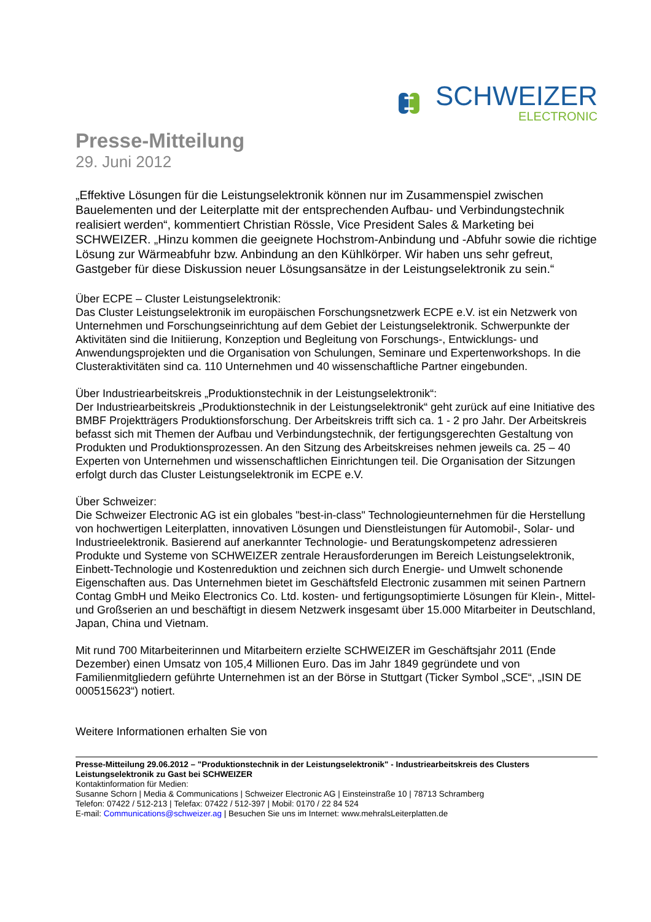SCHWEIZER
ELECTRONIC
Presse-Mitteilung
29. Juni 2012
„Effektive Lösungen für die Leistungselektronik können nur im Zusammenspiel zwischen Bauelementen und der Leiterplatte mit der entsprechenden Aufbau- und Verbindungstechnik realisiert werden“, kommentiert Christian Rössle, Vice President Sales & Marketing bei SCHWEIZER. „Hinzu kommen die geeignete Hochstrom-Anbindung und -Abfuhr sowie die richtige Lösung zur Wärmeabfuhr bzw. Anbindung an den Kühlkörper. Wir haben uns sehr gefreut, Gastgeber für diese Diskussion neuer Lösungsansätze in der Leistungselektronik zu sein.“
Über ECPE – Cluster Leistungselektronik:
Das Cluster Leistungselektronik im europäischen Forschungsnetzwerk ECPE e.V. ist ein Netzwerk von Unternehmen und Forschungseinrichtung auf dem Gebiet der Leistungselektronik. Schwerpunkte der Aktivitäten sind die Initiierung, Konzeption und Begleitung von Forschungs-, Entwicklungs- und Anwendungsprojekten und die Organisation von Schulungen, Seminare und Expertenworkshops. In die Clusteraktivitäten sind ca. 110 Unternehmen und 40 wissenschaftliche Partner eingebunden.
Über Industriearbeitskreis „Produktionstechnik in der Leistungselektronik“:
Der Industriearbeitskreis „Produktionstechnik in der Leistungselektronik“ geht zurück auf eine Initiative des BMBF Projektträgers Produktionsforschung. Der Arbeitskreis trifft sich ca. 1 - 2 pro Jahr. Der Arbeitskreis befasst sich mit Themen der Aufbau und Verbindungstechnik, der fertigungsgerechten Gestaltung von Produkten und Produktionsprozessen. An den Sitzung des Arbeitskreises nehmen jeweils ca. 25 – 40 Experten von Unternehmen und wissenschaftlichen Einrichtungen teil. Die Organisation der Sitzungen erfolgt durch das Cluster Leistungselektronik im ECPE e.V.
Über Schweizer:
Die Schweizer Electronic AG ist ein globales "best-in-class" Technologieunternehmen für die Herstellung von hochwertigen Leiterplatten, innovativen Lösungen und Dienstleistungen für Automobil-, Solar- und Industrieelektronik. Basierend auf anerkannter Technologie- und Beratungskompetenz adressieren Produkte und Systeme von SCHWEIZER zentrale Herausforderungen im Bereich Leistungselektronik, Einbett-Technologie und Kostenreduktion und zeichnen sich durch Energie- und Umwelt schonende Eigenschaften aus. Das Unternehmen bietet im Geschäftsfeld Electronic zusammen mit seinen Partnern Contag GmbH und Meiko Electronics Co. Ltd. kosten- und fertigungsoptimierte Lösungen für Klein-, Mittel- und Großserien an und beschäftigt in diesem Netzwerk insgesamt über 15.000 Mitarbeiter in Deutschland, Japan, China und Vietnam.
Mit rund 700 Mitarbeiterinnen und Mitarbeitern erzielte SCHWEIZER im Geschäftsjahr 2011 (Ende Dezember) einen Umsatz von 105,4 Millionen Euro. Das im Jahr 1849 gegründete und von Familienmitgliedern geführte Unternehmen ist an der Börse in Stuttgart (Ticker Symbol „SCE“, „ISIN DE 000515623“) notiert.
Weitere Informationen erhalten Sie von
Presse-Mitteilung 29.06.2012 – "Produktionstechnik in der Leistungselektronik" - Industriearbeitskreis des Clusters Leistungselektronik zu Gast bei SCHWEIZER
Kontaktinformation für Medien:
Susanne Schorn | Media & Communications | Schweizer Electronic AG | Einsteinstraße 10 | 78713 Schramberg
Telefon: 07422 / 512-213 | Telefax: 07422 / 512-397 | Mobil: 0170 / 22 84 524
E-mail: Communications@schweizer.ag | Besuchen Sie uns im Internet: www.mehralsLeiterplatten.de